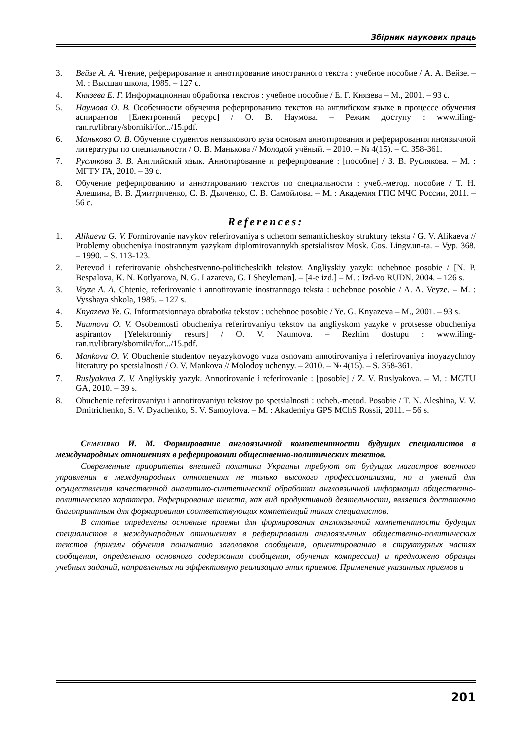Збірник наукових праць
3. Вейзе А. А. Чтение, реферирование и аннотирование иностранного текста : учебное пособие / А. А. Вейзе. – М. : Высшая школа, 1985. – 127 с.
4. Князева Е. Г. Информационная обработка текстов : учебное пособие / Е. Г. Князева – М., 2001. – 93 с.
5. Наумова О. В. Особенности обучения реферированию текстов на английском языке в процессе обучения аспирантов [Електронний ресурс] / О. В. Наумова. – Режим доступу : www.iling-ran.ru/library/sborniki/for.../15.pdf.
6. Манькова О. В. Обучение студентов неязыкового вуза основам аннотирования и реферирования иноязычной литературы по специальности / О. В. Манькова // Молодой учёный. – 2010. – № 4(15). – С. 358-361.
7. Руслякова З. В. Английский язык. Аннотирование и реферирование : [пособие] / З. В. Руслякова. – М. : МГТУ ГА, 2010. – 39 с.
8. Обучение реферированию и аннотированию текстов по специальности : учеб.-метод. пособие / Т. Н. Алешина, В. В. Дмитриченко, С. В. Дьяченко, С. В. Самойлова. – М. : Академия ГПС МЧС России, 2011. – 56 с.
References:
1. Alikaeva G. V. Formirovanie navykov referirovaniya s uchetom semanticheskoy struktury teksta / G. V. Alikaeva // Problemy obucheniya inostrannym yazykam diplomirovannykh spetsialistov Mosk. Gos. Lingv.un-ta. – Vyp. 368. – 1990. – S. 113-123.
2. Perevod i referirovanie obshchestvenno-politicheskikh tekstov. Angliyskiy yazyk: uchebnoe posobie / [N. P. Bespalova, K. N. Kotlyarova, N. G. Lazareva, G. I Sheyleman]. – [4-e izd.] – M. : Izd-vo RUDN. 2004. – 126 s.
3. Veyze A. A. Chtenie, referirovanie i annotirovanie inostrannogo teksta : uchebnoe posobie / A. A. Veyze. – M. : Vysshaya shkola, 1985. – 127 s.
4. Knyazeva Ye. G. Informatsionnaya obrabotka tekstov : uchebnoe posobie / Ye. G. Knyazeva – M., 2001. – 93 s.
5. Naumova O. V. Osobennosti obucheniya referirovaniyu tekstov na angliyskom yazyke v protsesse obucheniya aspirantov [Yelektronniy resurs] / O. V. Naumova. – Rezhim dostupu : www.iling-ran.ru/library/sborniki/for.../15.pdf.
6. Mankova O. V. Obuchenie studentov neyazykovogo vuza osnovam annotirovaniya i referirovaniya inoyazychnoy literatury po spetsialnosti / O. V. Mankova // Molodoy uchenyy. – 2010. – № 4(15). – S. 358-361.
7. Ruslyakova Z. V. Angliyskiy yazyk. Annotirovanie i referirovanie : [posobie] / Z. V. Ruslyakova. – M. : MGTU GA, 2010. – 39 s.
8. Obuchenie referirovaniyu i annotirovaniyu tekstov po spetsialnosti : ucheb.-metod. Posobie / T. N. Aleshina, V. V. Dmitrichenko, S. V. Dyachenko, S. V. Samoylova. – M. : Akademiya GPS MChS Rossii, 2011. – 56 s.
СЕМЕНЯКО И. М. Формирование англоязычной компетентности будущих специалистов в международных отношениях в реферировании общественно-политических текстов.
Современные приоритеты внешней политики Украины требуют от будущих магистров военного управления в международных отношениях не только высокого профессионализма, но и умений для осуществления качественной аналитико-синтетической обработки англоязычной информации общественно-политического характера. Реферирование текста, как вид продуктивной деятельности, является достаточно благоприятным для формирования соответствующих компетенций таких специалистов.
В статье определены основные приемы для формирования англоязычной компетентности будущих специалистов в международных отношениях в реферировании англоязычных общественно-политических текстов (приемы обучения пониманию заголовков сообщения, ориентированию в структурных частях сообщения, определению основного содержания сообщения, обучения компрессии) и предложено образцы учебных заданий, направленных на эффективную реализацию этих приемов. Применение указанных приемов и
201